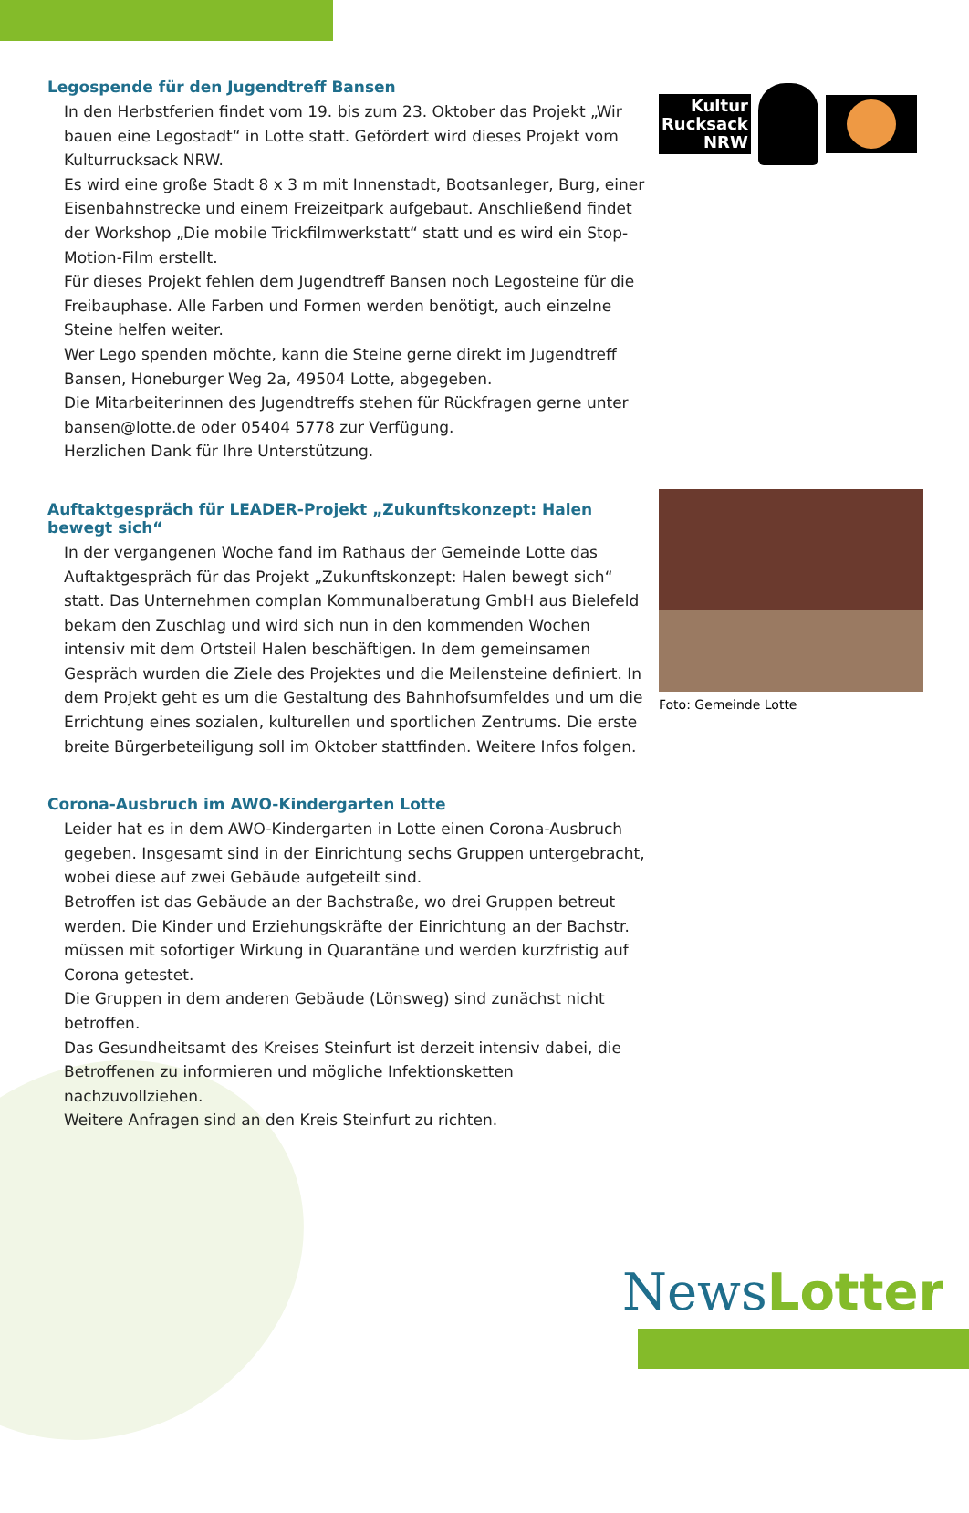Legospende für den Jugendtreff Bansen
In den Herbstferien findet vom 19. bis zum 23. Oktober das Projekt „Wir bauen eine Legostadt“ in Lotte statt. Gefördert wird dieses Projekt vom Kulturrucksack NRW.
Es wird eine große Stadt 8 x 3 m mit Innenstadt, Bootsanleger, Burg, einer Eisenbahnstrecke und einem Freizeitpark aufgebaut. Anschließend findet der Workshop „Die mobile Trickfilmwerkstatt“ statt und es wird ein Stop-Motion-Film erstellt.
Für dieses Projekt fehlen dem Jugendtreff Bansen noch Legosteine für die Freibauphase. Alle Farben und Formen werden benötigt, auch einzelne Steine helfen weiter.
Wer Lego spenden möchte, kann die Steine gerne direkt im Jugendtreff Bansen, Honeburger Weg 2a, 49504 Lotte, abgegeben.
Die Mitarbeiterinnen des Jugendtreffs stehen für Rückfragen gerne unter bansen@lotte.de oder 05404 5778 zur Verfügung.
Herzlichen Dank für Ihre Unterstützung.
Auftaktgespräch für LEADER-Projekt „Zukunftskonzept: Halen bewegt sich“
In der vergangenen Woche fand im Rathaus der Gemeinde Lotte das Auftaktgespräch für das Projekt „Zukunftskonzept: Halen bewegt sich“ statt. Das Unternehmen complan Kommunalberatung GmbH aus Bielefeld bekam den Zuschlag und wird sich nun in den kommenden Wochen intensiv mit dem Ortsteil Halen beschäftigen. In dem gemeinsamen Gespräch wurden die Ziele des Projektes und die Meilensteine definiert. In dem Projekt geht es um die Gestaltung des Bahnhofsumfeldes und um die Errichtung eines sozialen, kulturellen und sportlichen Zentrums. Die erste breite Bürgerbeteiligung soll im Oktober stattfinden. Weitere Infos folgen.
Corona-Ausbruch im AWO-Kindergarten Lotte
Leider hat es in dem AWO-Kindergarten in Lotte einen Corona-Ausbruch gegeben. Insgesamt sind in der Einrichtung sechs Gruppen untergebracht, wobei diese auf zwei Gebäude aufgeteilt sind.
Betroffen ist das Gebäude an der Bachstraße, wo drei Gruppen betreut werden. Die Kinder und Erziehungskräfte der Einrichtung an der Bachstr. müssen mit sofortiger Wirkung in Quarantäne und werden kurzfristig auf Corona getestet.
Die Gruppen in dem anderen Gebäude (Lönsweg) sind zunächst nicht betroffen.
Das Gesundheitsamt des Kreises Steinfurt ist derzeit intensiv dabei, die Betroffenen zu informieren und mögliche Infektionsketten nachzuvollziehen.
Weitere Anfragen sind an den Kreis Steinfurt zu richten.
Kultur
Rucksack
NRW
Foto: Gemeinde Lotte
NewsLotter